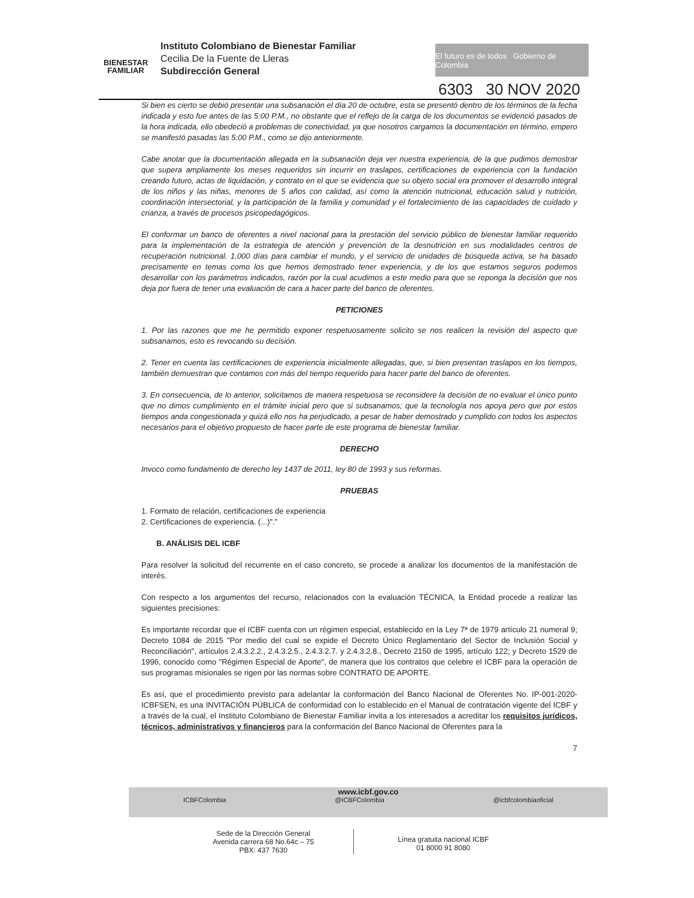BIENESTAR
FAMILIAR
Instituto Colombiano de Bienestar Familiar
Cecilia De la Fuente de Lleras
Subdirección General
El futuro es de todos Gobierno de Colombia
6303 30 NOV 2020
Si bien es cierto se debió presentar una subsanación el día 20 de octubre, esta se presentó dentro de los términos de la fecha indicada y esto fue antes de las 5:00 P.M., no obstante que el reflejo de la carga de los documentos se evidenció pasados de la hora indicada, ello obedeció a problemas de conectividad, ya que nosotros cargamos la documentación en término, empero se manifestó pasadas las 5:00 P.M., como se dijo anteriormente.
Cabe anotar que la documentación allegada en la subsanación deja ver nuestra experiencia, de la que pudimos demostrar que supera ampliamente los meses requeridos sin incurrir en traslapos, certificaciones de experiencia con la fundación creando futuro, actas de liquidación, y contrato en el que se evidencia que su objeto social era promover el desarrollo integral de los niños y las niñas, menores de 5 años con calidad, así como la atención nutricional, educación salud y nutrición, coordinación intersectorial, y la participación de la familia y comunidad y el fortalecimiento de las capacidades de cuidado y crianza, a través de procesos psicopedagógicos.
El conformar un banco de oferentes a nivel nacional para la prestación del servicio público de bienestar familiar requerido para la implementación de la estrategia de atención y prevención de la desnutrición en sus modalidades centros de recuperación nutricional. 1.000 días para cambiar el mundo, y el servicio de unidades de búsqueda activa, se ha basado precisamente en temas como los que hemos demostrado tener experiencia, y de los que estamos seguros podemos desarrollar con los parámetros indicados, razón por la cual acudimos a este medio para que se reponga la decisión que nos deja por fuera de tener una evaluación de cara a hacer parte del banco de oferentes.
PETICIONES
1. Por las razones que me he permitido exponer respetuosamente solicito se nos realicen la revisión del aspecto que subsanamos, esto es revocando su decisión.
2. Tener en cuenta las certificaciones de experiencia inicialmente allegadas, que, si bien presentan traslapos en los tiempos, también demuestran que contamos con más del tiempo requerido para hacer parte del banco de oferentes.
3. En consecuencia, de lo anterior, solicitamos de manera respetuosa se reconsidere la decisión de no evaluar el único punto que no dimos cumplimiento en el trámite inicial pero que si subsanamos; que la tecnología nos apoya pero que por estos tiempos anda congestionada y quizá ello nos ha perjudicado, a pesar de haber demostrado y cumplido con todos los aspectos necesarios para el objetivo propuesto de hacer parte de este programa de bienestar familiar.
DERECHO
Invoco como fundamento de derecho ley 1437 de 2011, ley 80 de 1993 y sus reformas.
PRUEBAS
1. Formato de relación, certificaciones de experiencia
2. Certificaciones de experiencia. (...)".”
B. ANÁLISIS DEL ICBF
Para resolver la solicitud del recurrente en el caso concreto, se procede a analizar los documentos de la manifestación de interés.
Con respecto a los argumentos del recurso, relacionados con la evaluación TÉCNICA, la Entidad procede a realizar las siguientes precisiones:
Es importante recordar que el ICBF cuenta con un régimen especial, establecido en la Ley 7ª de 1979 artículo 21 numeral 9; Decreto 1084 de 2015 "Por medio del cual se expide el Decreto Único Reglamentario del Sector de Inclusión Social y Reconciliación", artículos 2.4.3.2.2., 2.4.3.2.5., 2.4.3.2.7. y 2.4.3.2.8., Decreto 2150 de 1995, artículo 122; y Decreto 1529 de 1996, conocido como "Régimen Especial de Aporte", de manera que los contratos que celebre el ICBF para la operación de sus programas misionales se rigen por las normas sobre CONTRATO DE APORTE.
Es así, que el procedimiento previsto para adelantar la conformación del Banco Nacional de Oferentes No. IP-001-2020-ICBFSEN, es una INVITACIÓN PÚBLICA de conformidad con lo establecido en el Manual de contratación vigente del ICBF y a través de la cual, el Instituto Colombiano de Bienestar Familiar invita a los interesados a acreditar los requisitos jurídicos, técnicos, administrativos y financieros para la conformación del Banco Nacional de Oferentes para la
7
www.icbf.gov.co
ICBFColombia @ICBFColombia @icbfcolombiaoficial
Sede de la Dirección General
Avenida carrera 68 No.64c – 75
PBX: 437 7630
Línea gratuita nacional ICBF
01 8000 91 8080